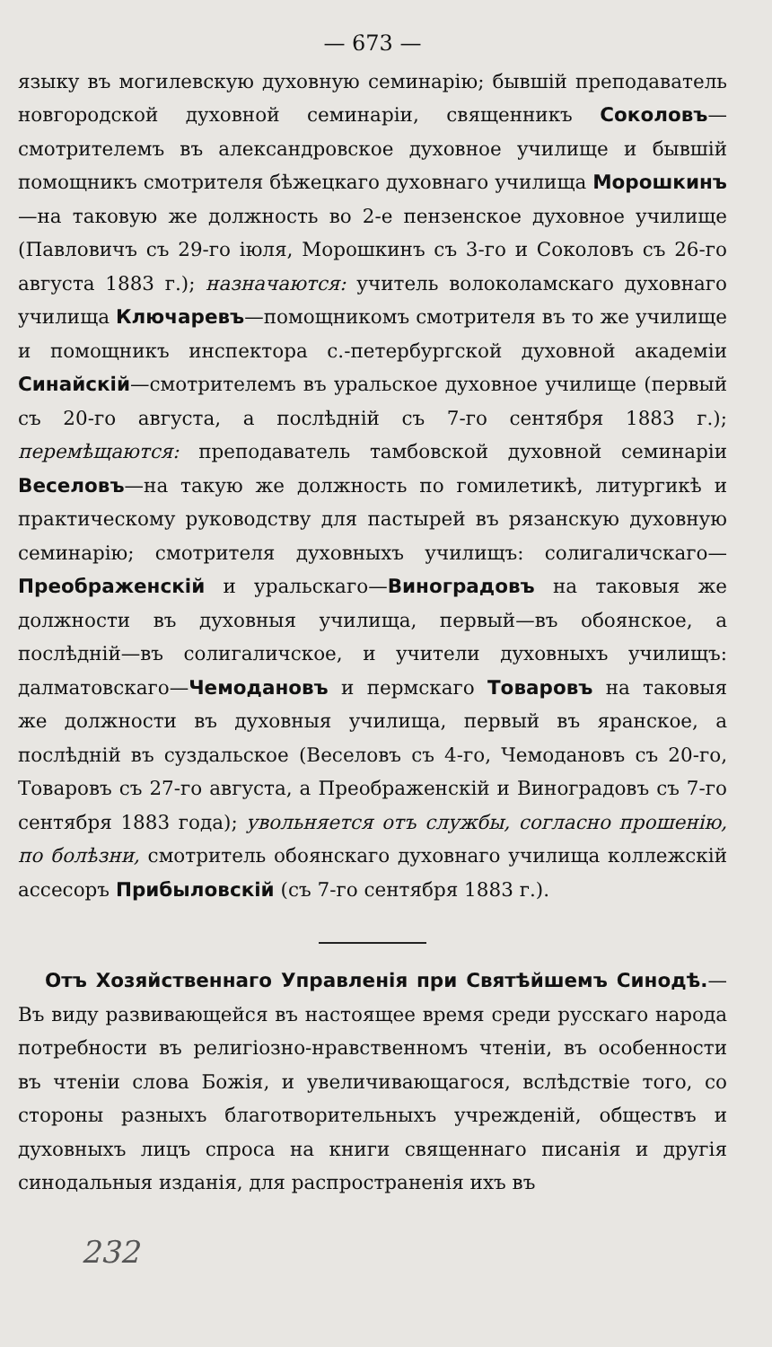— 673 —
языку въ могилевскую духовную семинарію; бывшій преподаватель новгородской духовной семинаріи, священникъ Соколовъ—смотрителемъ въ александровское духовное училище и бывшій помощникъ смотрителя бѣжецкаго духовнаго училища Морошкинъ—на таковую же должность во 2-е пензенское духовное училище (Павловичъ съ 29-го іюля, Морошкинъ съ 3-го и Соколовъ съ 26-го августа 1883 г.); назначаются: учитель волоколамскаго духовнаго училища Ключаревъ—помощникомъ смотрителя въ то же училище и помощникъ инспектора с.-петербургской духовной академіи Синайскій—смотрителемъ въ уральское духовное училище (первый съ 20-го августа, а послѣдній съ 7-го сентября 1883 г.); перемѣщаются: преподаватель тамбовской духовной семинаріи Веселовъ—на такую же должность по гомилетикѣ, литургикѣ и практическому руководству для пастырей въ рязанскую духовную семинарію; смотрителя духовныхъ училищъ: солигаличскаго—Преображенскій и уральскаго—Виноградовъ на таковыя же должности въ духовныя училища, первый—въ обоянское, а послѣдній—въ солигаличское, и учители духовныхъ училищъ: далматовскаго—Чемодановъ и пермскаго Товаровъ на таковыя же должности въ духовныя училища, первый въ яранское, а послѣдній въ суздальское (Веселовъ съ 4-го, Чемодановъ съ 20-го, Товаровъ съ 27-го августа, а Преображенскій и Виноградовъ съ 7-го сентября 1883 года); увольняется отъ службы, согласно прошенію, по болѣзни, смотритель обоянскаго духовнаго училища коллежскій ассесоръ Прибыловскій (съ 7-го сентября 1883 г.).
Отъ Хозяйственнаго Управленія при Святѣйшемъ Синодѣ.—Въ виду развивающейся въ настоящее время среди русскаго народа потребности въ религіозно-нравственномъ чтеніи, въ особенности въ чтеніи слова Божія, и увеличивающагося, вслѣдствіе того, со стороны разныхъ благотворительныхъ учрежденій, обществъ и духовныхъ лицъ спроса на книги священнаго писанія и другія синодальныя изданія, для распространенія ихъ въ
232